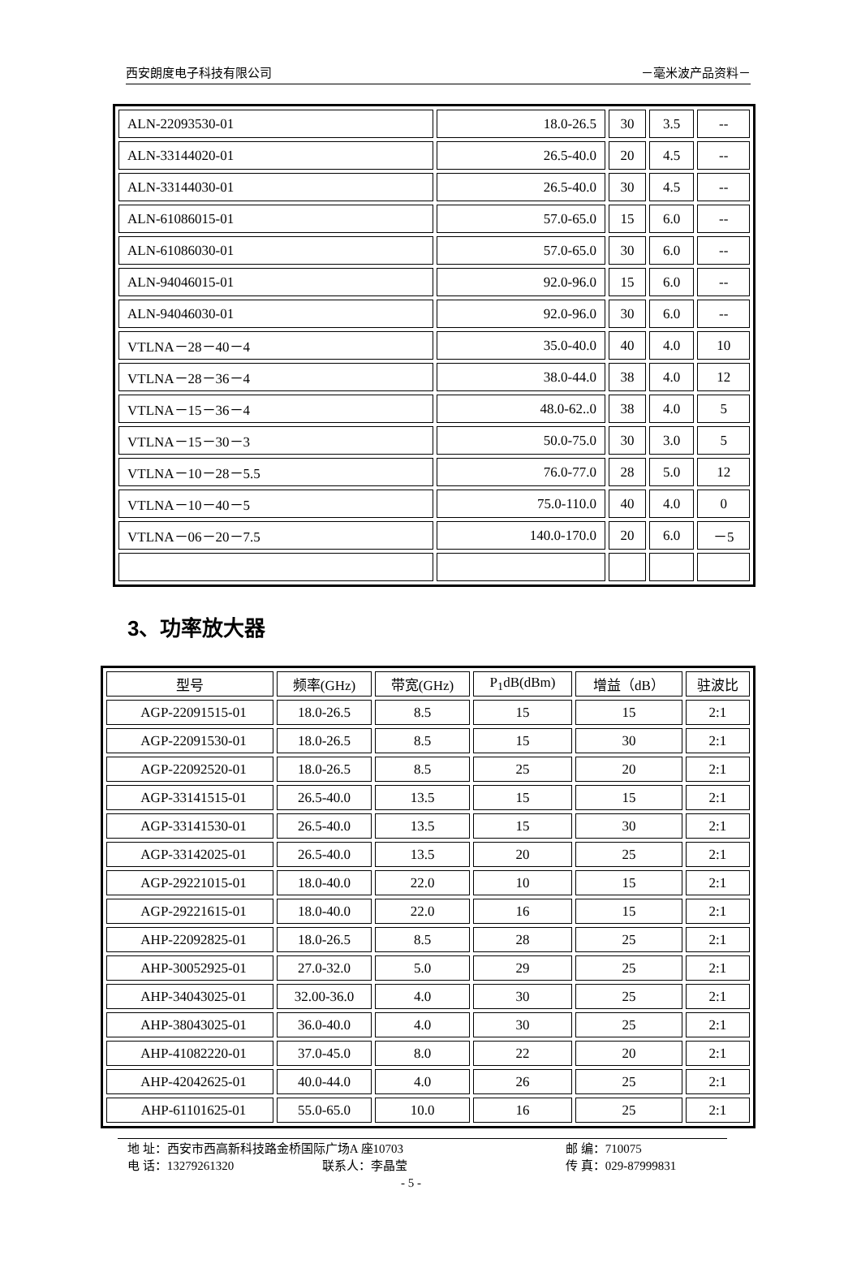西安朗度电子科技有限公司 －毫米波产品资料－
| ALN-22093530-01 | 18.0-26.5 | 30 | 3.5 | -- |
| ALN-33144020-01 | 26.5-40.0 | 20 | 4.5 | -- |
| ALN-33144030-01 | 26.5-40.0 | 30 | 4.5 | -- |
| ALN-61086015-01 | 57.0-65.0 | 15 | 6.0 | -- |
| ALN-61086030-01 | 57.0-65.0 | 30 | 6.0 | -- |
| ALN-94046015-01 | 92.0-96.0 | 15 | 6.0 | -- |
| ALN-94046030-01 | 92.0-96.0 | 30 | 6.0 | -- |
| VTLNA－28－40－4 | 35.0-40.0 | 40 | 4.0 | 10 |
| VTLNA－28－36－4 | 38.0-44.0 | 38 | 4.0 | 12 |
| VTLNA－15－36－4 | 48.0-62..0 | 38 | 4.0 | 5 |
| VTLNA－15－30－3 | 50.0-75.0 | 30 | 3.0 | 5 |
| VTLNA－10－28－5.5 | 76.0-77.0 | 28 | 5.0 | 12 |
| VTLNA－10－40－5 | 75.0-110.0 | 40 | 4.0 | 0 |
| VTLNA－06－20－7.5 | 140.0-170.0 | 20 | 6.0 | －5 |
3、功率放大器
| 型号 | 频率(GHz) | 带宽(GHz) | P<sub>1</sub>dB(dBm) | 增益（dB） | 驻波比 |
| --- | --- | --- | --- | --- | --- |
| AGP-22091515-01 | 18.0-26.5 | 8.5 | 15 | 15 | 2:1 |
| AGP-22091530-01 | 18.0-26.5 | 8.5 | 15 | 30 | 2:1 |
| AGP-22092520-01 | 18.0-26.5 | 8.5 | 25 | 20 | 2:1 |
| AGP-33141515-01 | 26.5-40.0 | 13.5 | 15 | 15 | 2:1 |
| AGP-33141530-01 | 26.5-40.0 | 13.5 | 15 | 30 | 2:1 |
| AGP-33142025-01 | 26.5-40.0 | 13.5 | 20 | 25 | 2:1 |
| AGP-29221015-01 | 18.0-40.0 | 22.0 | 10 | 15 | 2:1 |
| AGP-29221615-01 | 18.0-40.0 | 22.0 | 16 | 15 | 2:1 |
| AHP-22092825-01 | 18.0-26.5 | 8.5 | 28 | 25 | 2:1 |
| AHP-30052925-01 | 27.0-32.0 | 5.0 | 29 | 25 | 2:1 |
| AHP-34043025-01 | 32.00-36.0 | 4.0 | 30 | 25 | 2:1 |
| AHP-38043025-01 | 36.0-40.0 | 4.0 | 30 | 25 | 2:1 |
| AHP-41082220-01 | 37.0-45.0 | 8.0 | 22 | 20 | 2:1 |
| AHP-42042625-01 | 40.0-44.0 | 4.0 | 26 | 25 | 2:1 |
| AHP-61101625-01 | 55.0-65.0 | 10.0 | 16 | 25 | 2:1 |
地 址：西安市西高新科技路金桥国际广场A 座10703 邮 编：710075
电 话：13279261320 联系人：李晶莹 传 真：029-87999831
- 5 -